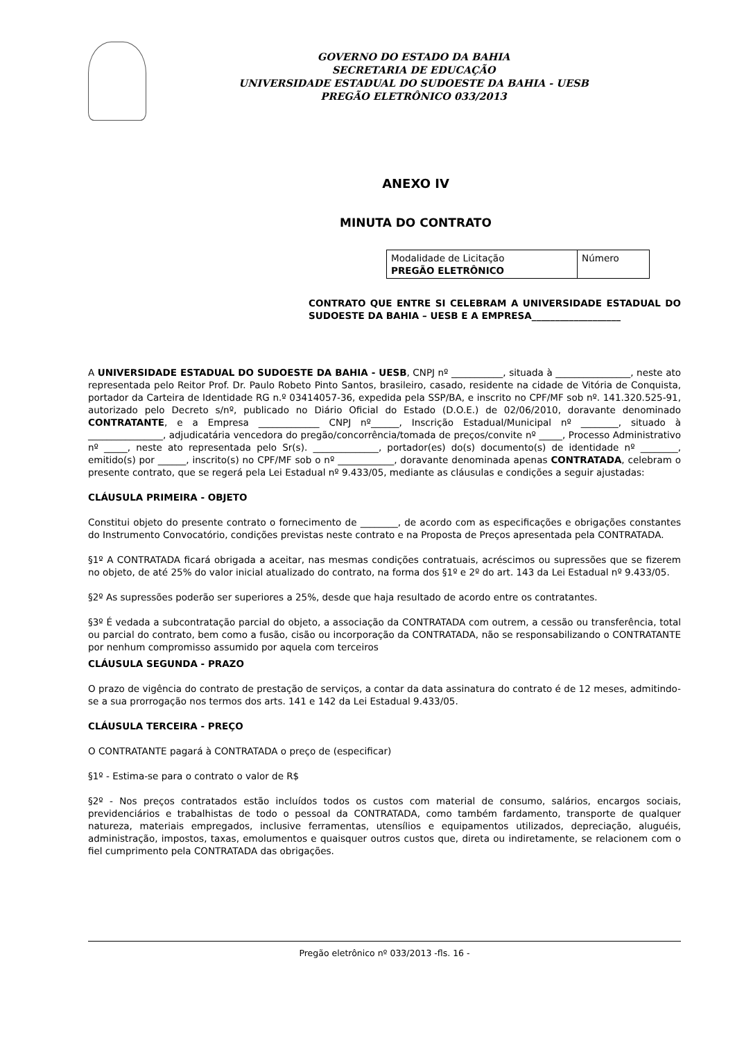GOVERNO DO ESTADO DA BAHIA
SECRETARIA DE EDUCAÇÃO
UNIVERSIDADE ESTADUAL DO SUDOESTE DA BAHIA - UESB
PREGÃO ELETRÔNICO 033/2013
ANEXO IV
MINUTA DO CONTRATO
| Modalidade de Licitação PREGÃO ELETRÔNICO | Número |
CONTRATO QUE ENTRE SI CELEBRAM A UNIVERSIDADE ESTADUAL DO SUDOESTE DA BAHIA – UESB E A EMPRESA___________________
A UNIVERSIDADE ESTADUAL DO SUDOESTE DA BAHIA - UESB, CNPJ nº ___________, situada à ________________, neste ato representada pelo Reitor Prof. Dr. Paulo Robeto Pinto Santos, brasileiro, casado, residente na cidade de Vitória de Conquista, portador da Carteira de Identidade RG n.º 03414057-36, expedida pela SSP/BA, e inscrito no CPF/MF sob nº. 141.320.525-91, autorizado pelo Decreto s/nº, publicado no Diário Oficial do Estado (D.O.E.) de 02/06/2010, doravante denominado CONTRATANTE, e a Empresa _____________ CNPJ nº______, Inscrição Estadual/Municipal nº ________, situado à ________________, adjudicatária vencedora do pregão/concorrência/tomada de preços/convite nº _____, Processo Administrativo nº _____, neste ato representada pelo Sr(s). ______________, portador(es) do(s) documento(s) de identidade nº ________, emitido(s) por ______, inscrito(s) no CPF/MF sob o nº ____________, doravante denominada apenas CONTRATADA, celebram o presente contrato, que se regerá pela Lei Estadual nº 9.433/05, mediante as cláusulas e condições a seguir ajustadas:
CLÁUSULA PRIMEIRA - OBJETO
Constitui objeto do presente contrato o fornecimento de ________, de acordo com as especificações e obrigações constantes do Instrumento Convocatório, condições previstas neste contrato e na Proposta de Preços apresentada pela CONTRATADA.
§1º A CONTRATADA ficará obrigada a aceitar, nas mesmas condições contratuais, acréscimos ou supressões que se fizerem no objeto, de até 25% do valor inicial atualizado do contrato, na forma dos §1º e 2º do art. 143 da Lei Estadual nº 9.433/05.
§2º As supressões poderão ser superiores a 25%, desde que haja resultado de acordo entre os contratantes.
§3º É vedada a subcontratação parcial do objeto, a associação da CONTRATADA com outrem, a cessão ou transferência, total ou parcial do contrato, bem como a fusão, cisão ou incorporação da CONTRATADA, não se responsabilizando o CONTRATANTE por nenhum compromisso assumido por aquela com terceiros
CLÁUSULA SEGUNDA - PRAZO
O prazo de vigência do contrato de prestação de serviços, a contar da data assinatura do contrato é de 12 meses, admitindo-se a sua prorrogação nos termos dos arts. 141 e 142 da Lei Estadual 9.433/05.
CLÁUSULA TERCEIRA - PREÇO
O CONTRATANTE pagará à CONTRATADA o preço de (especificar)
§1º - Estima-se para o contrato o valor de R$
§2º - Nos preços contratados estão incluídos todos os custos com material de consumo, salários, encargos sociais, previdenciários e trabalhistas de todo o pessoal da CONTRATADA, como também fardamento, transporte de qualquer natureza, materiais empregados, inclusive ferramentas, utensílios e equipamentos utilizados, depreciação, aluguéis, administração, impostos, taxas, emolumentos e quaisquer outros custos que, direta ou indiretamente, se relacionem com o fiel cumprimento pela CONTRATADA das obrigações.
Pregão eletrônico nº 033/2013 -fls. 16 -